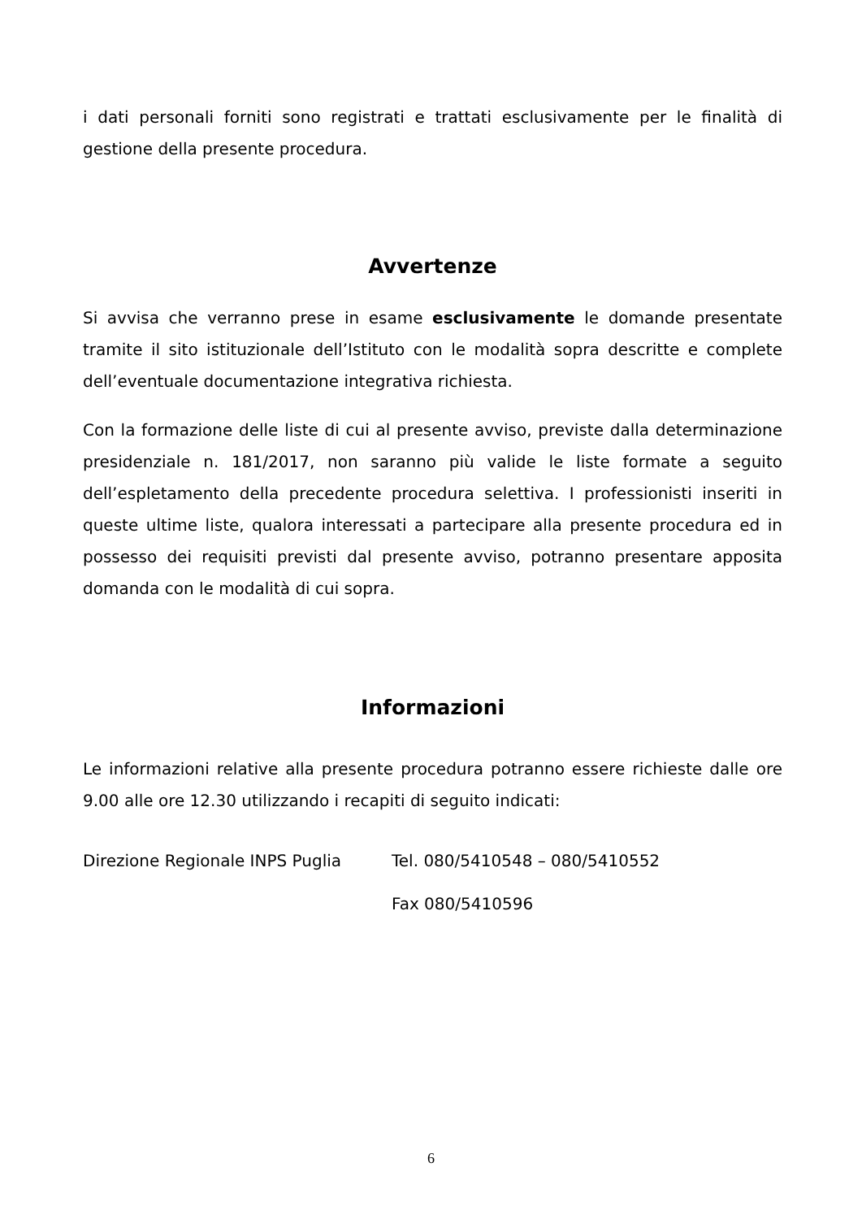i dati personali forniti sono registrati e trattati esclusivamente per le finalità di gestione della presente procedura.
Avvertenze
Si avvisa che verranno prese in esame esclusivamente le domande presentate tramite il sito istituzionale dell’Istituto con le modalità sopra descritte e complete dell’eventuale documentazione integrativa richiesta.
Con la formazione delle liste di cui al presente avviso, previste dalla determinazione presidenziale n. 181/2017, non saranno più valide le liste formate a seguito dell’espletamento della precedente procedura selettiva. I professionisti inseriti in queste ultime liste, qualora interessati a partecipare alla presente procedura ed in possesso dei requisiti previsti dal presente avviso, potranno presentare apposita domanda con le modalità di cui sopra.
Informazioni
Le informazioni relative alla presente procedura potranno essere richieste dalle ore 9.00 alle ore 12.30 utilizzando i recapiti di seguito indicati:
Direzione Regionale INPS Puglia Tel. 080/5410548 – 080/5410552
Fax 080/5410596
6